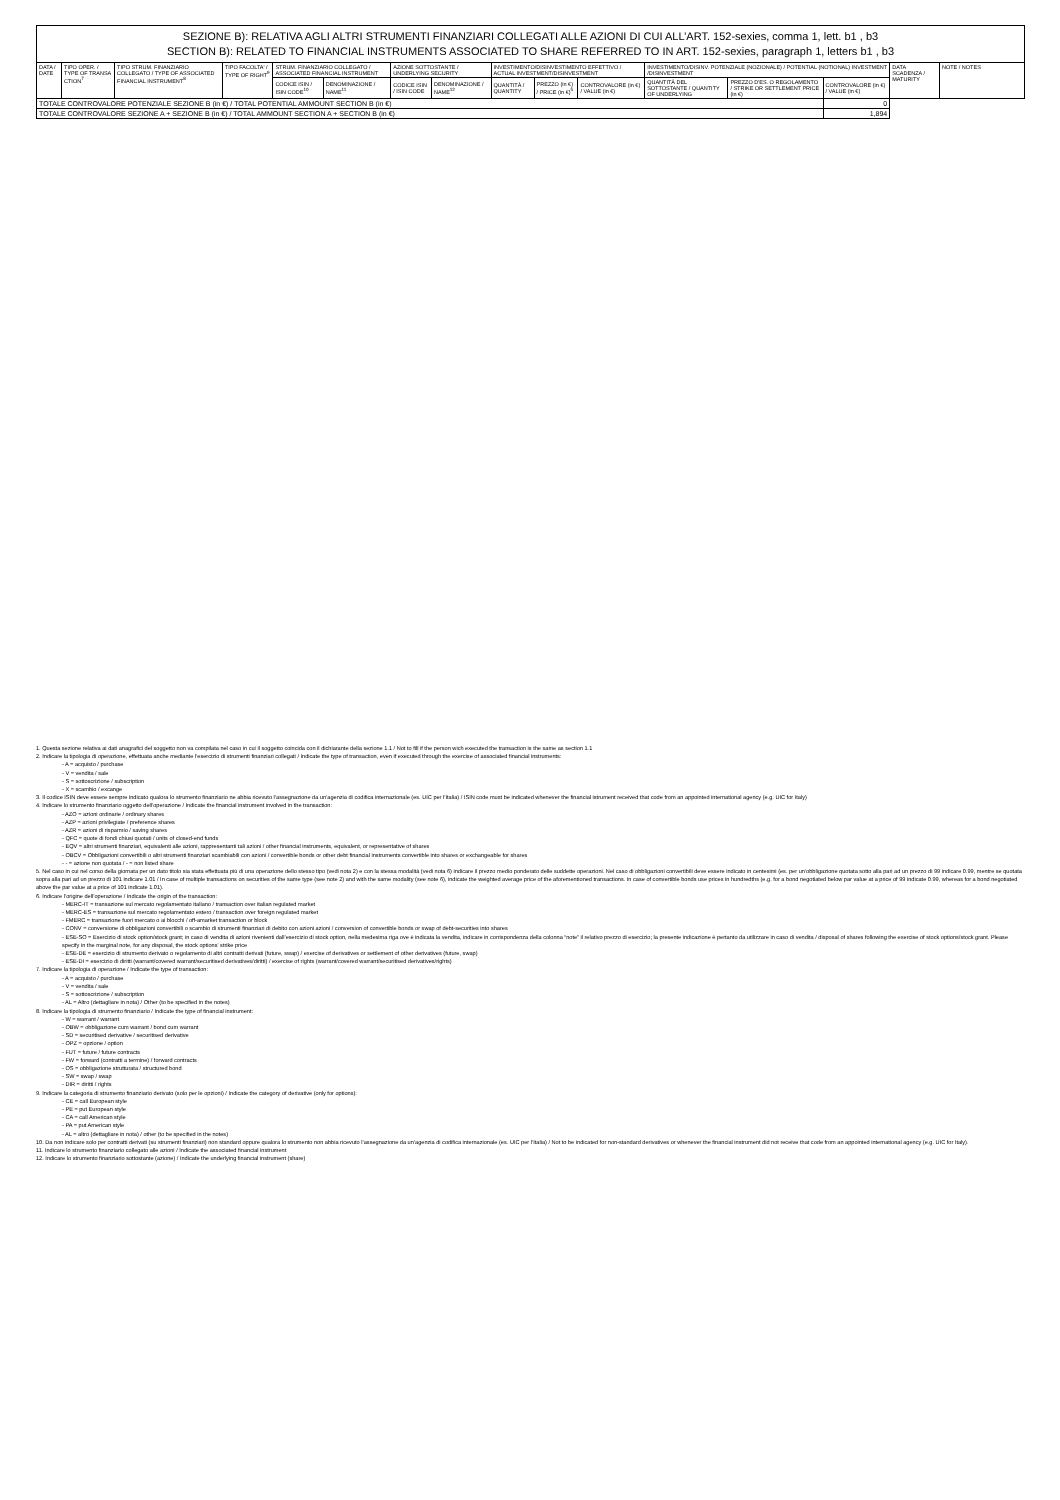| SEZIONE B): RELATIVA AGLI ALTRI STRUMENTI FINANZIARI COLLEGATI ALLE AZIONI DI CUI ALL’ART. 152-sexies, comma 1, lett. b1 , b3 SECTION B): RELATED TO FINANCIAL INSTRUMENTS ASSOCIATED TO SHARE REFERRED TO IN ART. 152-sexies, paragraph 1, letters b1 , b3 | | | | | | | | | | | | | | | |
| DATA / DATE | TIPO OPER. / TYPE OF TRANSA CTION<sup>7</sup> | TIPO STRUM. FINANZIARIO COLLEGATO / TYPE OF ASSOCIATED FINANCIAL INSTRUMENT<sup>8</sup> | TIPO FACOLTA' / TYPE OF RIGHT<sup>9</sup> | STRUM. FINANZIARIO COLLEGATO / ASSOCIATED FINANCIAL INSTRUMENT | | AZIONE SOTTOSTANTE / UNDERLYING SECURITY | | INVESTIMENTO/DISINVESTIMENTO EFFETTIVO / ACTUAL INVESTMENT/DISINVESTMENT | | | INVESTIMENTO/DISINV. POTENZIALE (NOZIONALE) / POTENTIAL (NOTIONAL) INVESTMENT /DISINVESTMENT | | | DATA SCADENZA / MATURITY | NOTE / NOTES |
| | | | | CODICE ISIN / ISIN CODE<sup>10</sup> | DENOMINAZIONE / NAME<sup>11</sup> | CODICE ISIN / ISIN CODE | DENOMINAZIONE / NAME<sup>12</sup> | QUANTITÀ / QUANTITY | PREZZO (in €) / PRICE (in €)<sup>5</sup> | CONTROVALORE (in €) / VALUE (in €) | QUANTITÀ DEL SOTTOSTANTE / QUANTITY OF UNDERLYING | PREZZO D'ES. O REGOLAMENTO / STRIKE OR SETTLEMENT PRICE (in €) | CONTROVALORE (in €) / VALUE (in €) | | |
| TOTALE CONTROVALORE POTENZIALE SEZIONE B (in €) / TOTAL POTENTIAL AMMOUNT SECTION B (in €) | | | | | | | | | | | | | 0 | | |
| TOTALE CONTROVALORE SEZIONE A + SEZIONE B (in €) / TOTAL AMMOUNT SECTION A + SECTION B (in €) | | | | | | | | | | | | | 1,894 | | |
1. Questa sezione relativa ai dati anagrafici del soggetto non va compilata nel caso in cui il soggetto coincida con il dichiarante della sezione 1.1 / Not to fill if the person wich executed the transaction is the same as section 1.1
2. Indicare la tipologia di operazione, effettuata anche mediante l’esercizio di strumenti finanziari collegati / Indicate the type of transaction, even if executed through the exercise of associated financial instruments:
- A = acquisto / purchase
- V = vendita / sale
- S = sottoscrizione / subscription
- X = scambio / excange
3. Il codice ISIN deve essere sempre indicato qualora lo strumento finanziario ne abbia ricevuto l’assegnazione da un’agenzia di codifica internazionale (es. UIC per l’Italia) / ISIN code must be indicated whenever the financial istrument received that code from an appointed international agency (e.g. UIC for Italy)
4. Indicare lo strumento finanziario oggetto dell’operazione / Indicate the financial instrument involved in the transaction:
- AZO = azioni ordinarie / ordinary shares
- AZP = azioni privilegiate / preference shares
- AZR = azioni di risparmio / saving shares
- QFC = quote di fondi chiusi quotati / units of closed-end funds
- EQV = altri strumenti finanziari, equivalenti alle azioni, rappresentanti tali azioni / other financial instruments, equivalent, or representative of shares
- OBCV = Obbligazioni convertibili o altri strumenti finanziari scambiabili con azioni / convertible bonds or other debt financial instruments convertible into shares or exchangeable for shares
- - = azione non quotata / - = non listed share
5. Nel caso in cui nel corso della giornata per un dato titolo sia stata effettuata più di una operazione dello stesso tipo (vedi nota 2) e con la stessa modalità (vedi nota 6) indicare il prezzo medio ponderato delle suddette operazioni. Nel caso di obbligazioni convertibili deve essere indicato in centesimi (es. per un’obbligazione quotata sotto alla pari ad un prezzo di 99 indicare 0.99, mentre se quotata sopra alla pari ad un prezzo di 101 indicare 1.01 / In case of multiple transactions on securities of the same type (see note 2) and with the same modality (see note 6), indicate the weighted average price of the aforementioned transactions. In case of convertible bonds use prices in hundredths (e.g. for a bond negotiated below par value at a price of 99 indicate 0.99, whereas for a bond negotiated above the par value at a price of 101 indicate 1.01).
6. Indicare l’origine dell’operazione / Indicate the origin of the transaction:
- MERC-IT = transazione sul mercato regolamentato italiano / transaction over italian regulated market
- MERC-ES = transazione sul mercato regolamentato estero / transaction over foreign regulated market
- FMERC = transazione fuori mercato o ai blocchi / off-amarket transaction or block
- CONV = conversione di obbligazioni convertibili o scambio di strumenti finanziari di debito con azioni azioni / conversion of convertible bonds or swap of debt-securities into shares
- ESE-SO = Esercizio di stock option/stock grant; in caso di vendita di azioni rivenienti dall’esercizio di stock option, nella medesima riga ove è indicata la vendita, indicare in corrispondenza della colonna “note” il relativo prezzo di esercizio; la presente indicazione è pertanto da utilizzare in caso di vendita / disposal of shares following the exercise of stock options/stock grant. Please specify in the marginal note, for any disposal, the stock options' strike price
- ESE-DE = esercizio di strumento derivato o regolamento di altri contratti derivati (future, swap) / exercise of derivatives or settlement of other derivatives (future, swap)
- ESE-DI = esercizio di diritti (warrant/covered warrant/securitised derivatives/diritti) / exercise of rights (warrant/covered warrant/securitised derivatives/rights)
7. Indicare la tipologia di operazione / Indicate the type of transaction:
- A = acquisto / purchase
- V = vendita / sale
- S = sottoscrizione / subscription
- AL = Altro (dettagliare in nota) / Other (to be specified in the notes)
8. Indicare la tipologia di strumento finanziario / Indicate the type of financial instrument:
- W = warrant / warrant
- OBW = obbligazione cum warrant / bond cum warrant
- SD = securitised derivative / securitised derivative
- OPZ = opzione / option
- FUT = future / future contracts
- FW = forward (contratti a termine) / forward contracts
- OS = obbligazione strutturata / structured bond
- SW = swap / swap
- DIR = diritti / rights
9. Indicare la categoria di strumento finanziario derivato (solo per le opzioni) / Indicate the category of derivative (only for options):
- CE = call European style
- PE = put European style
- CA = call American style
- PA = put American style
- AL = altro (dettagliare in nota) / other (to be specified in the notes)
10. Da non indicare solo per contratti derivati (su strumenti finanziari) non standard oppure qualora lo strumento non abbia ricevuto l’assegnazione da un’agenzia di codifica internazionale (es. UIC per l’Italia) / Not to be indicated for non-standard derivatives or whenever the financial instrument did not receive that code from an appointed international agency (e.g. UIC for Italy).
11. Indicare lo strumento finanziario collegato alle azioni / Indicate the associated financial instrument
12. Indicare lo strumento finanziario sottostante (azione) / Indicate the underlying financial instrument (share)